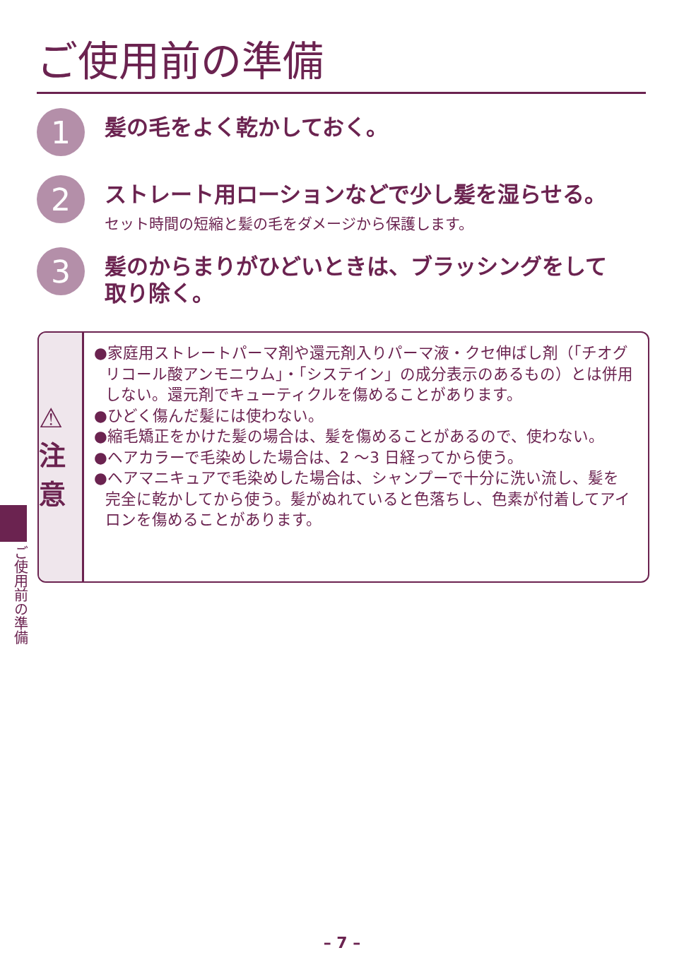ご使用前の準備
1
髪の毛をよく乾かしておく。
2
ストレート用ローションなどで少し髪を湿らせる。
セット時間の短縮と髪の毛をダメージから保護します。
3
髪のからまりがひどいときは、ブラッシングをして
取り除く。
⚠注意
●家庭用ストレートパーマ剤や還元剤入りパーマ液・クセ伸ばし剤（「チオグリコール酸アンモニウム」・「システイン」の成分表示のあるもの）とは併用しない。還元剤でキューティクルを傷めることがあります。
●ひどく傷んだ髪には使わない。
●縮毛矯正をかけた髪の場合は、髪を傷めることがあるので、使わない。
●ヘアカラーで毛染めした場合は、2 ～3 日経ってから使う。
●ヘアマニキュアで毛染めした場合は、シャンプーで十分に洗い流し、髪を完全に乾かしてから使う。髪がぬれていると色落ちし、色素が付着してアイロンを傷めることがあります。
ご使用前の準備
– 7 –